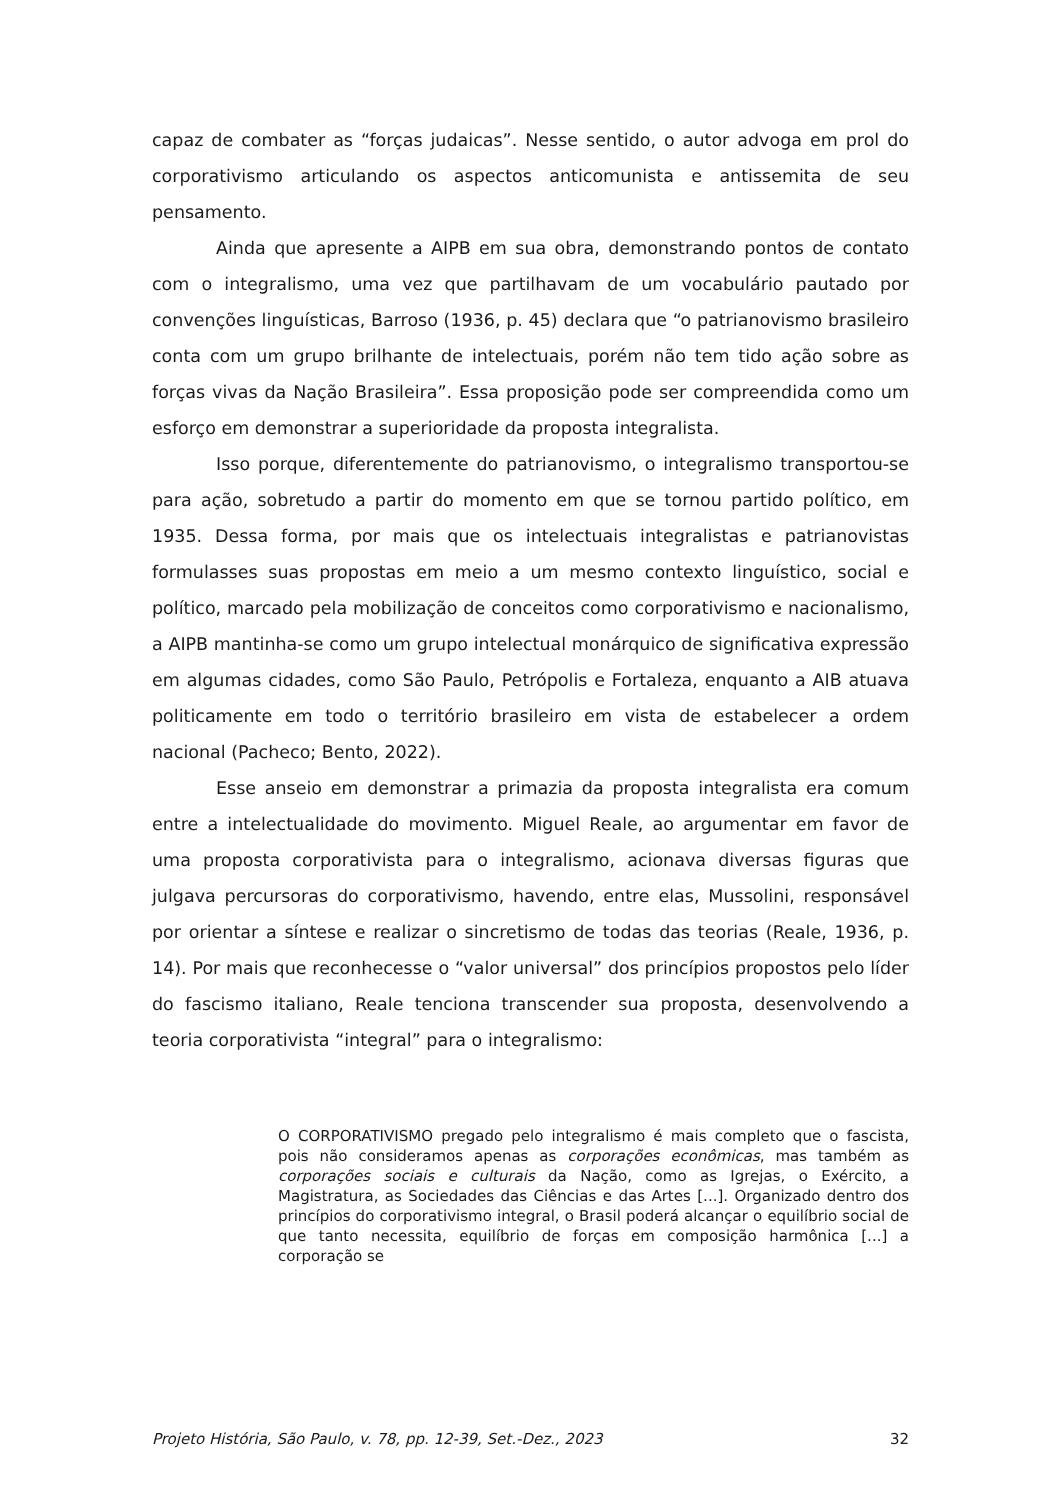capaz de combater as “forças judaicas”. Nesse sentido, o autor advoga em prol do corporativismo articulando os aspectos anticomunista e antissemita de seu pensamento.
Ainda que apresente a AIPB em sua obra, demonstrando pontos de contato com o integralismo, uma vez que partilhavam de um vocabulário pautado por convenções linguísticas, Barroso (1936, p. 45) declara que “o patrianovismo brasileiro conta com um grupo brilhante de intelectuais, porém não tem tido ação sobre as forças vivas da Nação Brasileira”. Essa proposição pode ser compreendida como um esforço em demonstrar a superioridade da proposta integralista.
Isso porque, diferentemente do patrianovismo, o integralismo transportou-se para ação, sobretudo a partir do momento em que se tornou partido político, em 1935. Dessa forma, por mais que os intelectuais integralistas e patrianovistas formulasses suas propostas em meio a um mesmo contexto linguístico, social e político, marcado pela mobilização de conceitos como corporativismo e nacionalismo, a AIPB mantinha-se como um grupo intelectual monárquico de significativa expressão em algumas cidades, como São Paulo, Petrópolis e Fortaleza, enquanto a AIB atuava politicamente em todo o território brasileiro em vista de estabelecer a ordem nacional (Pacheco; Bento, 2022).
Esse anseio em demonstrar a primazia da proposta integralista era comum entre a intelectualidade do movimento. Miguel Reale, ao argumentar em favor de uma proposta corporativista para o integralismo, acionava diversas figuras que julgava percursoras do corporativismo, havendo, entre elas, Mussolini, responsável por orientar a síntese e realizar o sincretismo de todas das teorias (Reale, 1936, p. 14). Por mais que reconhecesse o “valor universal” dos princípios propostos pelo líder do fascismo italiano, Reale tenciona transcender sua proposta, desenvolvendo a teoria corporativista “integral” para o integralismo:
O CORPORATIVISMO pregado pelo integralismo é mais completo que o fascista, pois não consideramos apenas as corporações econômicas, mas também as corporações sociais e culturais da Nação, como as Igrejas, o Exército, a Magistratura, as Sociedades das Ciências e das Artes [...]. Organizado dentro dos princípios do corporativismo integral, o Brasil poderá alcançar o equilíbrio social de que tanto necessita, equilíbrio de forças em composição harmônica [...] a corporação se
Projeto História, São Paulo, v. 78, pp. 12-39, Set.-Dez., 2023 32